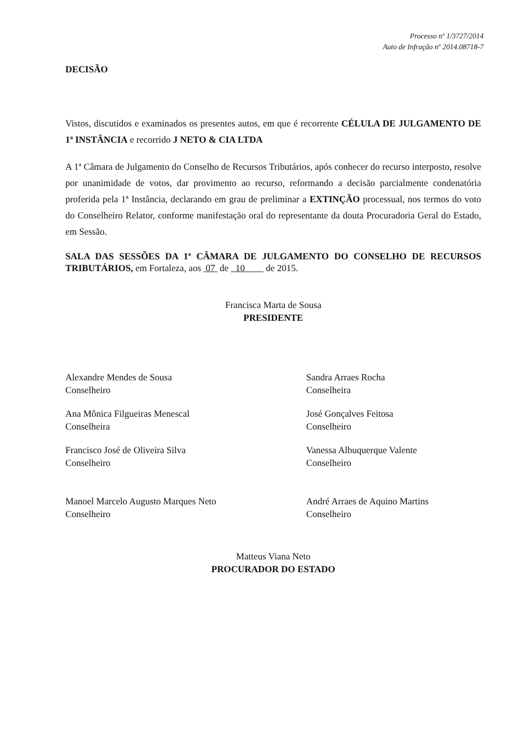Processo nº 1/3727/2014
Auto de Infração nº 2014.08718-7
DECISÃO
Vistos, discutidos e examinados os presentes autos, em que é recorrente CÉLULA DE JULGAMENTO DE 1ª INSTÂNCIA e recorrido J NETO & CIA LTDA
A 1ª Câmara de Julgamento do Conselho de Recursos Tributários, após conhecer do recurso interposto, resolve por unanimidade de votos, dar provimento ao recurso, reformando a decisão parcialmente condenatória proferida pela 1ª Instância, declarando em grau de preliminar a EXTINÇÃO processual, nos termos do voto do Conselheiro Relator, conforme manifestação oral do representante da douta Procuradoria Geral do Estado, em Sessão.
SALA DAS SESSÕES DA 1ª CÂMARA DE JULGAMENTO DO CONSELHO DE RECURSOS TRIBUTÁRIOS, em Fortaleza, aos 07 de 10 de 2015.
Francisca Marta de Sousa
PRESIDENTE
Alexandre Mendes de Sousa
Conselheiro
Sandra Arraes Rocha
Conselheira
Ana Mônica Filgueiras Menescal
Conselheira
José Gonçalves Feitosa
Conselheiro
Francisco José de Oliveira Silva
Conselheiro
Vanessa Albuquerque Valente
Conselheiro
Manoel Marcelo Augusto Marques Neto
Conselheiro
André Arraes de Aquino Martins
Conselheiro
Matteus Viana Neto
PROCURADOR DO ESTADO